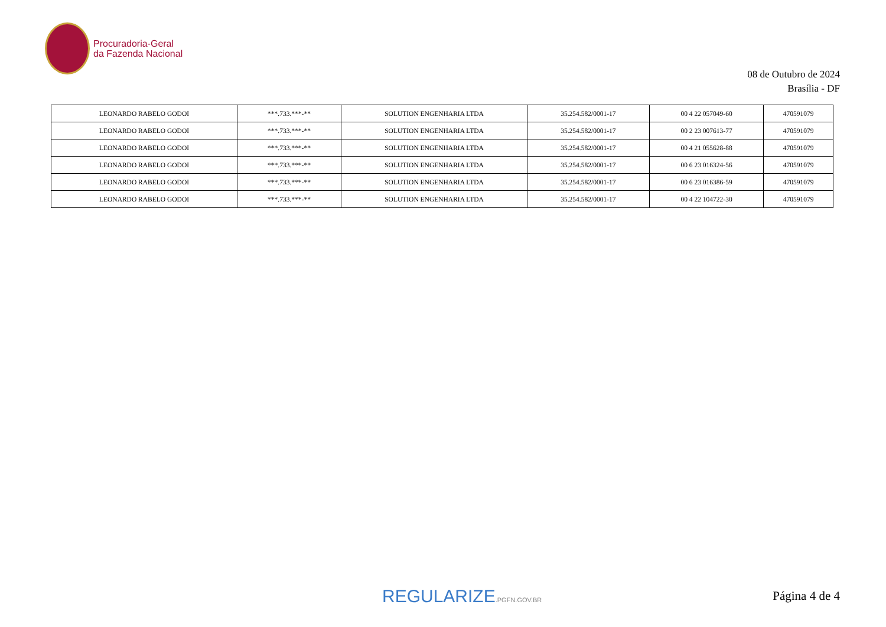Procuradoria-Geral
da Fazenda Nacional
08 de Outubro de 2024
Brasília - DF
| LEONARDO RABELO GODOI | ***.733.***-** | SOLUTION ENGENHARIA LTDA | 35.254.582/0001-17 | 00 4 22 057049-60 | 470591079 |
| LEONARDO RABELO GODOI | ***.733.***-** | SOLUTION ENGENHARIA LTDA | 35.254.582/0001-17 | 00 2 23 007613-77 | 470591079 |
| LEONARDO RABELO GODOI | ***.733.***-** | SOLUTION ENGENHARIA LTDA | 35.254.582/0001-17 | 00 4 21 055628-88 | 470591079 |
| LEONARDO RABELO GODOI | ***.733.***-** | SOLUTION ENGENHARIA LTDA | 35.254.582/0001-17 | 00 6 23 016324-56 | 470591079 |
| LEONARDO RABELO GODOI | ***.733.***-** | SOLUTION ENGENHARIA LTDA | 35.254.582/0001-17 | 00 6 23 016386-59 | 470591079 |
| LEONARDO RABELO GODOI | ***.733.***-** | SOLUTION ENGENHARIA LTDA | 35.254.582/0001-17 | 00 4 22 104722-30 | 470591079 |
REGULARIZE.PGFN.GOV.BR Página 4 de 4